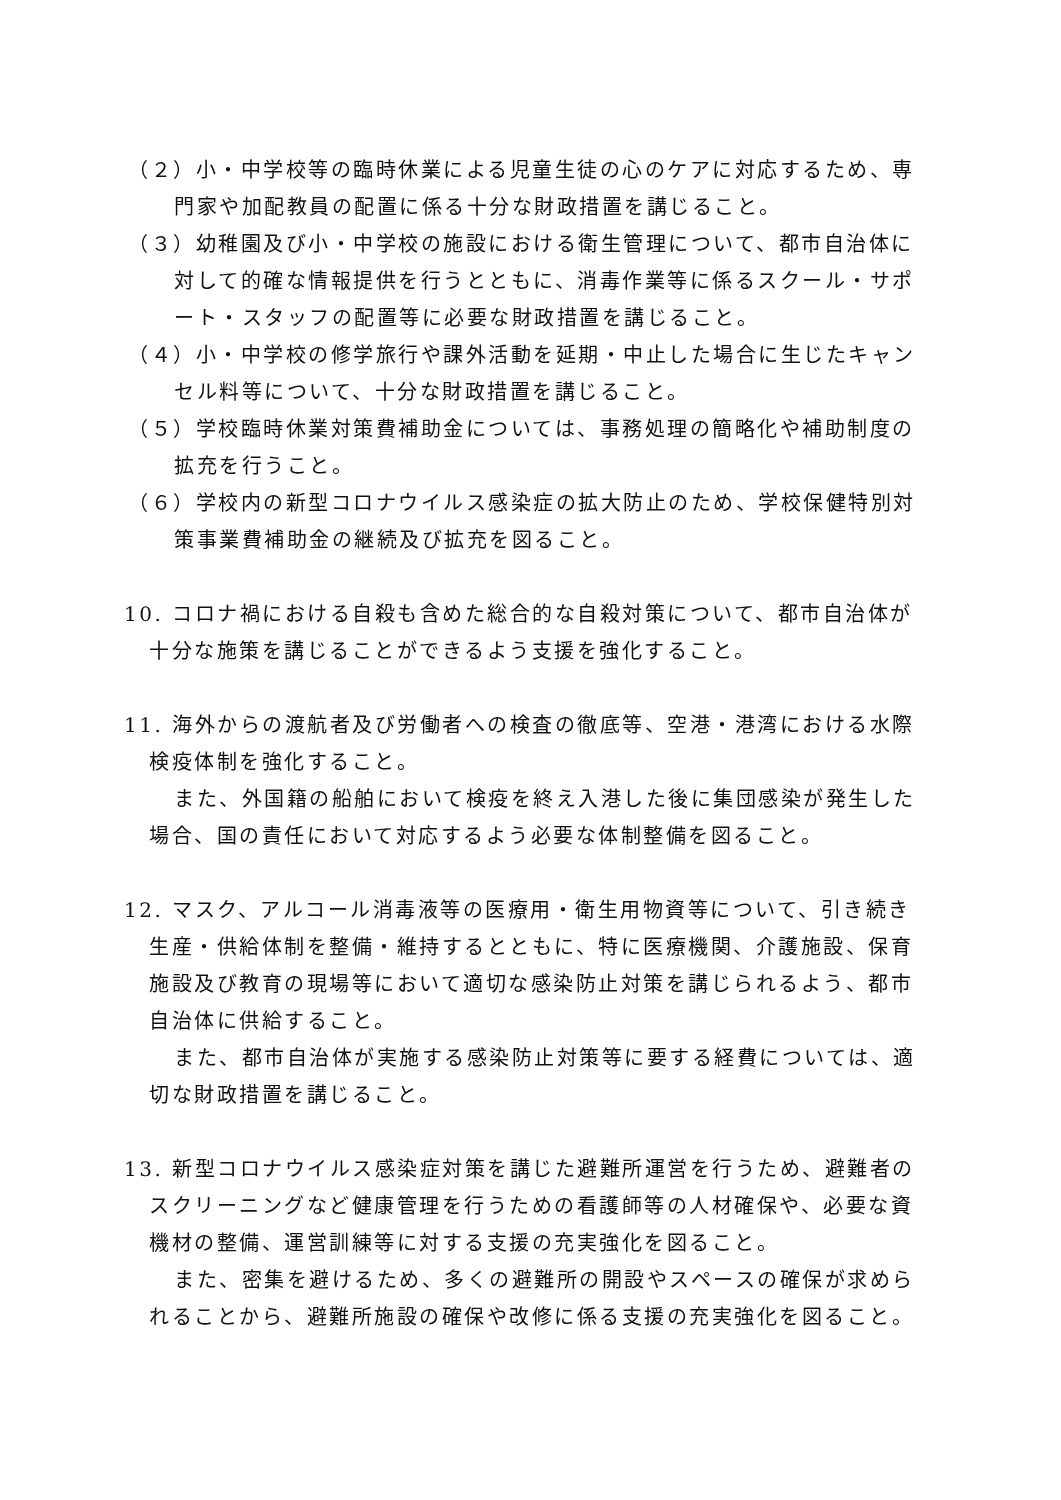（２）小・中学校等の臨時休業による児童生徒の心のケアに対応するため、専門家や加配教員の配置に係る十分な財政措置を講じること。
（３）幼稚園及び小・中学校の施設における衛生管理について、都市自治体に対して的確な情報提供を行うとともに、消毒作業等に係るスクール・サポート・スタッフの配置等に必要な財政措置を講じること。
（４）小・中学校の修学旅行や課外活動を延期・中止した場合に生じたキャンセル料等について、十分な財政措置を講じること。
（５）学校臨時休業対策費補助金については、事務処理の簡略化や補助制度の拡充を行うこと。
（６）学校内の新型コロナウイルス感染症の拡大防止のため、学校保健特別対策事業費補助金の継続及び拡充を図ること。
10. コロナ禍における自殺も含めた総合的な自殺対策について、都市自治体が十分な施策を講じることができるよう支援を強化すること。
11. 海外からの渡航者及び労働者への検査の徹底等、空港・港湾における水際検疫体制を強化すること。
また、外国籍の船舶において検疫を終え入港した後に集団感染が発生した場合、国の責任において対応するよう必要な体制整備を図ること。
12. マスク、アルコール消毒液等の医療用・衛生用物資等について、引き続き生産・供給体制を整備・維持するとともに、特に医療機関、介護施設、保育施設及び教育の現場等において適切な感染防止対策を講じられるよう、都市自治体に供給すること。
また、都市自治体が実施する感染防止対策等に要する経費については、適切な財政措置を講じること。
13. 新型コロナウイルス感染症対策を講じた避難所運営を行うため、避難者のスクリーニングなど健康管理を行うための看護師等の人材確保や、必要な資機材の整備、運営訓練等に対する支援の充実強化を図ること。
また、密集を避けるため、多くの避難所の開設やスペースの確保が求められることから、避難所施設の確保や改修に係る支援の充実強化を図ること。